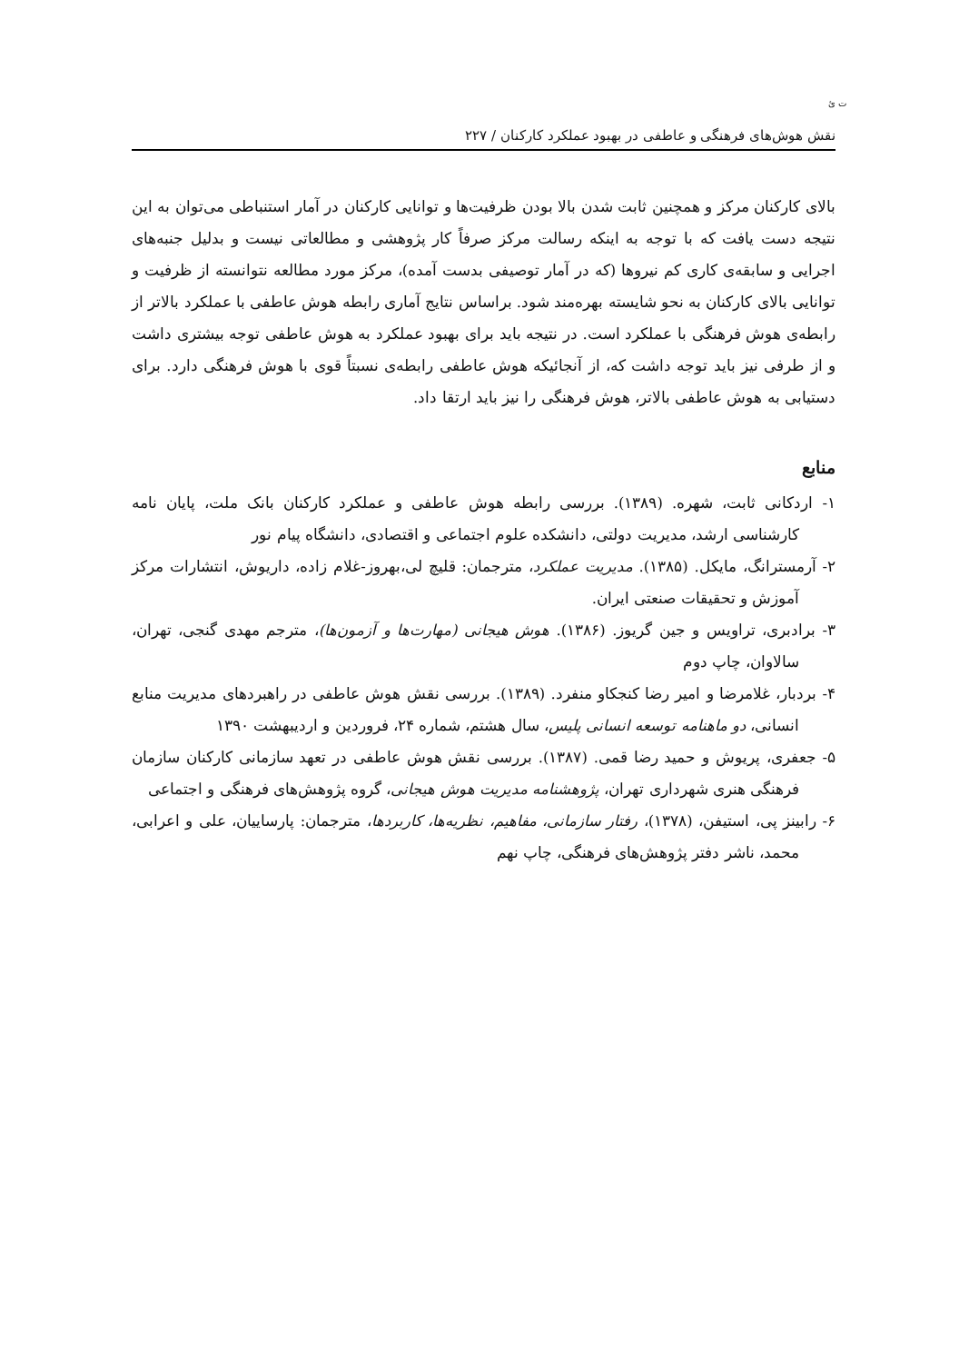ت ئ
نقش هوش‌های فرهنگی و عاطفی در بهبود عملکرد کارکنان / ۲۲۷
بالای کارکنان مرکز و همچنین ثابت شدن بالا بودن ظرفیت‌ها و توانایی کارکنان در آمار استنباطی می‌توان به این نتیجه دست یافت که با توجه به اینکه رسالت مرکز صرفاً کار پژوهشی و مطالعاتی نیست و بدلیل جنبه‌های اجرایی و سابقه‌ی کاری کم نیروها (که در آمار توصیفی بدست آمده)، مرکز مورد مطالعه نتوانسته از ظرفیت و توانایی بالای کارکنان به نحو شایسته بهره‌مند شود. براساس نتایج آماری رابطه هوش عاطفی با عملکرد بالاتر از رابطه‌ی هوش فرهنگی با عملکرد است. در نتیجه باید برای بهبود عملکرد به هوش عاطفی توجه بیشتری داشت و از طرفی نیز باید توجه داشت که، از آنجائیکه هوش عاطفی رابطه‌ی نسبتاً قوی با هوش فرهنگی دارد. برای دستیابی به هوش عاطفی بالاتر، هوش فرهنگی را نیز باید ارتقا داد.
منابع
۱- اردکانی ثابت، شهره. (۱۳۸۹). بررسی رابطه هوش عاطفی و عملکرد کارکنان بانک ملت، پایان نامه کارشناسی ارشد، مدیریت دولتی، دانشکده علوم اجتماعی و اقتصادی، دانشگاه پیام نور
۲- آرمسترانگ، مایکل. (۱۳۸۵). مدیریت عملکرد، مترجمان: قلیچ لی،بهروز-غلام زاده، داریوش، انتشارات مرکز آموزش و تحقیقات صنعتی ایران.
۳- برادبری، تراویس و جین گریوز. (۱۳۸۶). هوش هیجانی (مهارت‌ها و آزمون‌ها)، مترجم مهدی گنجی، تهران، سالاوان، چاپ دوم
۴- بردبار، غلامرضا و امیر رضا کنجکاو منفرد. (۱۳۸۹). بررسی نقش هوش عاطفی در راهبردهای مدیریت منابع انسانی، دو ماهنامه توسعه انسانی پلیس، سال هشتم، شماره ۲۴، فروردین و اردیبهشت ۱۳۹۰
۵- جعفری، پریوش و حمید رضا قمی. (۱۳۸۷). بررسی نقش هوش عاطفی در تعهد سازمانی کارکنان سازمان فرهنگی هنری شهرداری تهران، پژوهشنامه مدیریت هوش هیجانی، گروه پژوهش‌های فرهنگی و اجتماعی
۶- رابینز پی، استیفن، (۱۳۷۸)، رفتار سازمانی، مفاهیم، نظریه‌ها، کاربردها، مترجمان: پارساییان، علی و اعرابی، محمد، ناشر دفتر پژوهش‌های فرهنگی، چاپ نهم